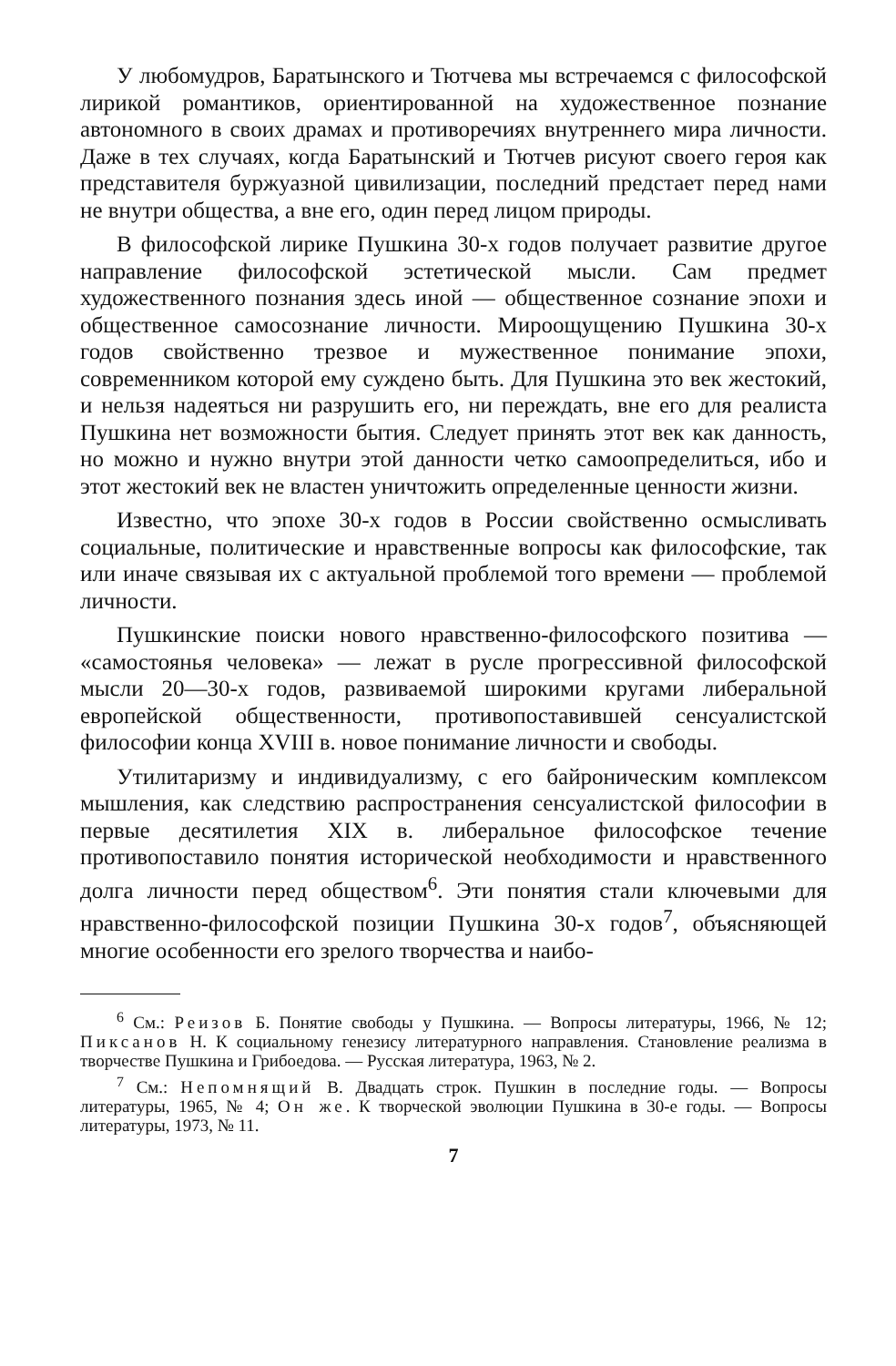У любомудров, Баратынского и Тютчева мы встречаемся с философской лирикой романтиков, ориентированной на художественное познание автономного в своих драмах и противоречиях внутреннего мира личности. Даже в тех случаях, когда Баратынский и Тютчев рисуют своего героя как представителя буржуазной цивилизации, последний предстает перед нами не внутри общества, а вне его, один перед лицом природы.
В философской лирике Пушкина 30-х годов получает развитие другое направление философской эстетической мысли. Сам предмет художественного познания здесь иной — общественное сознание эпохи и общественное самосознание личности. Мироощущению Пушкина 30-х годов свойственно трезвое и мужественное понимание эпохи, современником которой ему суждено быть. Для Пушкина это век жестокий, и нельзя надеяться ни разрушить его, ни переждать, вне его для реалиста Пушкина нет возможности бытия. Следует принять этот век как данность, но можно и нужно внутри этой данности четко самоопределиться, ибо и этот жестокий век не властен уничтожить определенные ценности жизни.
Известно, что эпохе 30-х годов в России свойственно осмысливать социальные, политические и нравственные вопросы как философские, так или иначе связывая их с актуальной проблемой того времени — проблемой личности.
Пушкинские поиски нового нравственно-философского позитива — «самостоянья человека» — лежат в русле прогрессивной философской мысли 20—30-х годов, развиваемой широкими кругами либеральной европейской общественности, противопоставившей сенсуалистской философии конца XVIII в. новое понимание личности и свободы.
Утилитаризму и индивидуализму, с его байроническим комплексом мышления, как следствию распространения сенсуалистской философии в первые десятилетия XIX в. либеральное философское течение противопоставило понятия исторической необходимости и нравственного долга личности перед обществом<sup>6</sup>. Эти понятия стали ключевыми для нравственно-философской позиции Пушкина 30-х годов<sup>7</sup>, объясняющей многие особенности его зрелого творчества и наибо-
<sup>6</sup> См.: Реизов Б. Понятие свободы у Пушкина. — Вопросы литературы, 1966, № 12; Пиксанов Н. К социальному генезису литературного направления. Становление реализма в творчестве Пушкина и Грибоедова. — Русская литература, 1963, № 2.
<sup>7</sup> См.: Непомнящий В. Двадцать строк. Пушкин в последние годы. — Вопросы литературы, 1965, № 4; Он же. К творческой эволюции Пушкина в 30-е годы. — Вопросы литературы, 1973, № 11.
7